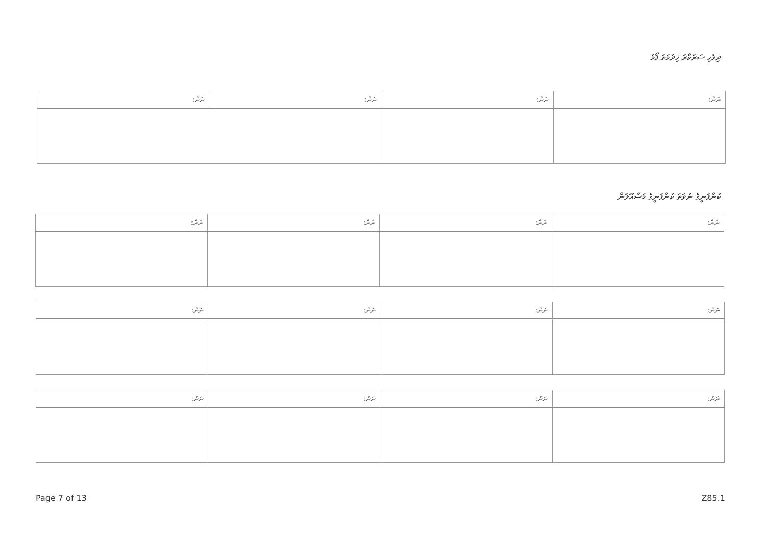ދިވެހި ސަރުކާރު ޚިދުމަތު ފޯމު
| ނަން: | ނަން: | ނަން: | ނަން: |
| --- | --- | --- | --- |
ކުންފުނީގެ ނުވަތަ ކުންފުނީގެ މަސްއޫލުން
| ނަން: | ނަން: | ނަން: | ނަން: |
| --- | --- | --- | --- |
| ނަން: | ނަން: | ނަން: | ނަން: |
| --- | --- | --- | --- |
| ނަން: | ނަން: | ނަން: | ނަން: |
| --- | --- | --- | --- |
Page 7 of 13 Z85.1